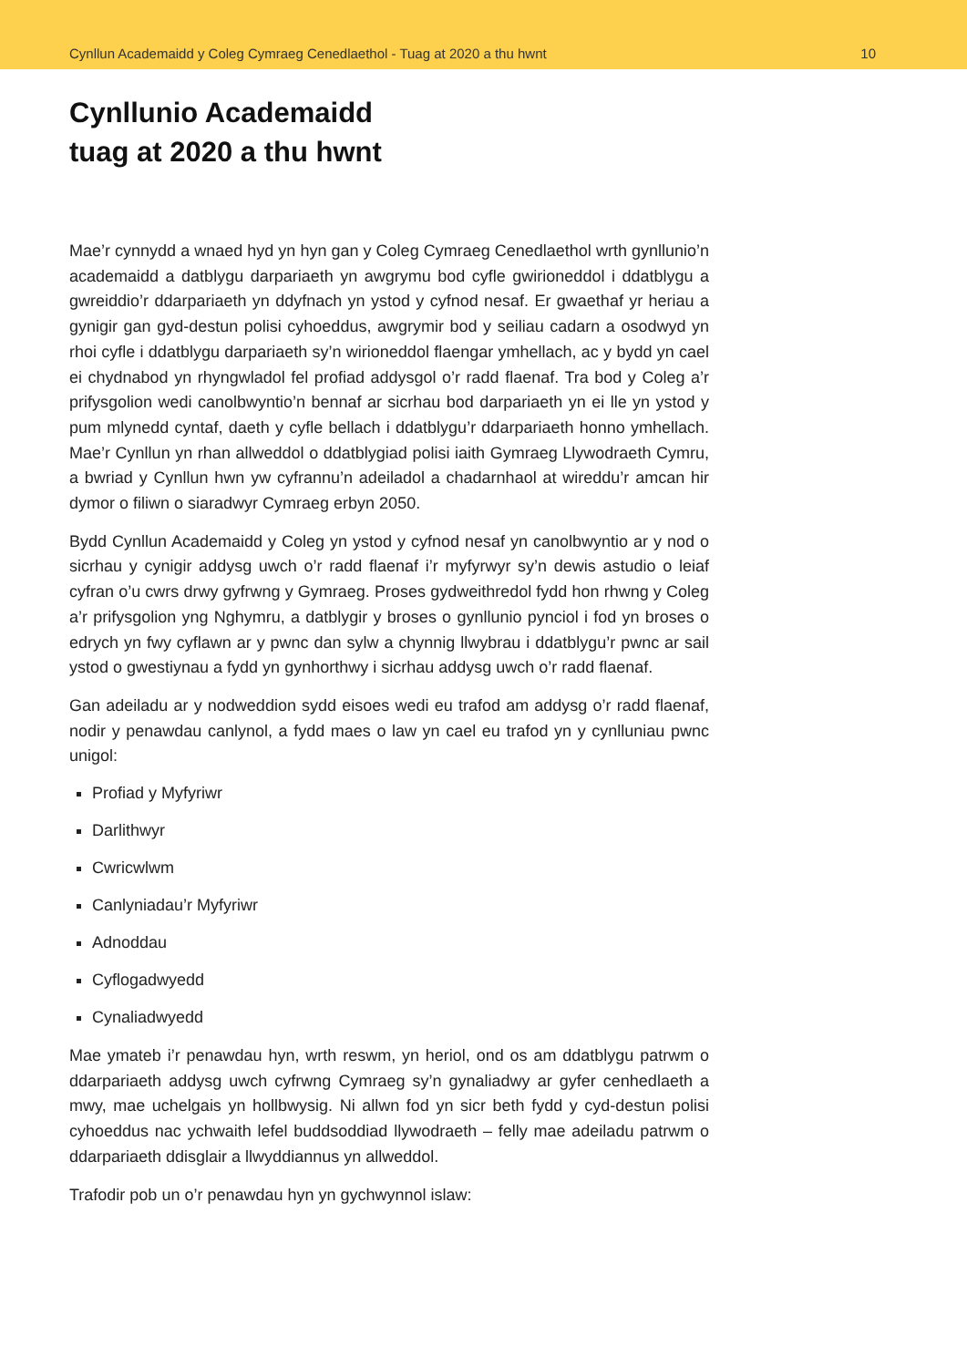Cynllun Academaidd y Coleg Cymraeg Cenedlaethol - Tuag at 2020 a thu hwnt 10
Cynllunio Academaidd
tuag at 2020 a thu hwnt
Mae’r cynnydd a wnaed hyd yn hyn gan y Coleg Cymraeg Cenedlaethol wrth gynllunio’n academaidd a datblygu darpariaeth yn awgrymu bod cyfle gwirioneddol i ddatblygu a gwreiddio’r ddarpariaeth yn ddyfnach yn ystod y cyfnod nesaf. Er gwaethaf yr heriau a gynigir gan gyd-destun polisi cyhoeddus, awgrymir bod y seiliau cadarn a osodwyd yn rhoi cyfle i ddatblygu darpariaeth sy’n wirioneddol flaengar ymhellach, ac y bydd yn cael ei chydnabod yn rhyngwladol fel profiad addysgol o’r radd flaenaf. Tra bod y Coleg a’r prifysgolion wedi canolbwyntio’n bennaf ar sicrhau bod darpariaeth yn ei lle yn ystod y pum mlynedd cyntaf, daeth y cyfle bellach i ddatblygu’r ddarpariaeth honno ymhellach. Mae’r Cynllun yn rhan allweddol o ddatblygiad polisi iaith Gymraeg Llywodraeth Cymru, a bwriad y Cynllun hwn yw cyfrannu’n adeiladol a chadarnhaol at wireddu’r amcan hir dymor o filiwn o siaradwyr Cymraeg erbyn 2050.
Bydd Cynllun Academaidd y Coleg yn ystod y cyfnod nesaf yn canolbwyntio ar y nod o sicrhau y cynigir addysg uwch o’r radd flaenaf i’r myfyrwyr sy’n dewis astudio o leiaf cyfran o’u cwrs drwy gyfrwng y Gymraeg. Proses gydweithredol fydd hon rhwng y Coleg a’r prifysgolion yng Nghymru, a datblygir y broses o gynllunio pynciol i fod yn broses o edrych yn fwy cyflawn ar y pwnc dan sylw a chynnig llwybrau i ddatblygu’r pwnc ar sail ystod o gwestiynau a fydd yn gynhorthwy i sicrhau addysg uwch o’r radd flaenaf.
Gan adeiladu ar y nodweddion sydd eisoes wedi eu trafod am addysg o’r radd flaenaf, nodir y penawdau canlynol, a fydd maes o law yn cael eu trafod yn y cynlluniau pwnc unigol:
Profiad y Myfyriwr
Darlithwyr
Cwricwlwm
Canlyniadau’r Myfyriwr
Adnoddau
Cyflogadwyedd
Cynaliadwyedd
Mae ymateb i’r penawdau hyn, wrth reswm, yn heriol, ond os am ddatblygu patrwm o ddarpariaeth addysg uwch cyfrwng Cymraeg sy’n gynaliadwy ar gyfer cenhedlaeth a mwy, mae uchelgais yn hollbwysig. Ni allwn fod yn sicr beth fydd y cyd-destun polisi cyhoeddus nac ychwaith lefel buddsoddiad llywodraeth – felly mae adeiladu patrwm o ddarpariaeth ddisglair a llwyddiannus yn allweddol.
Trafodir pob un o’r penawdau hyn yn gychwynnol islaw: